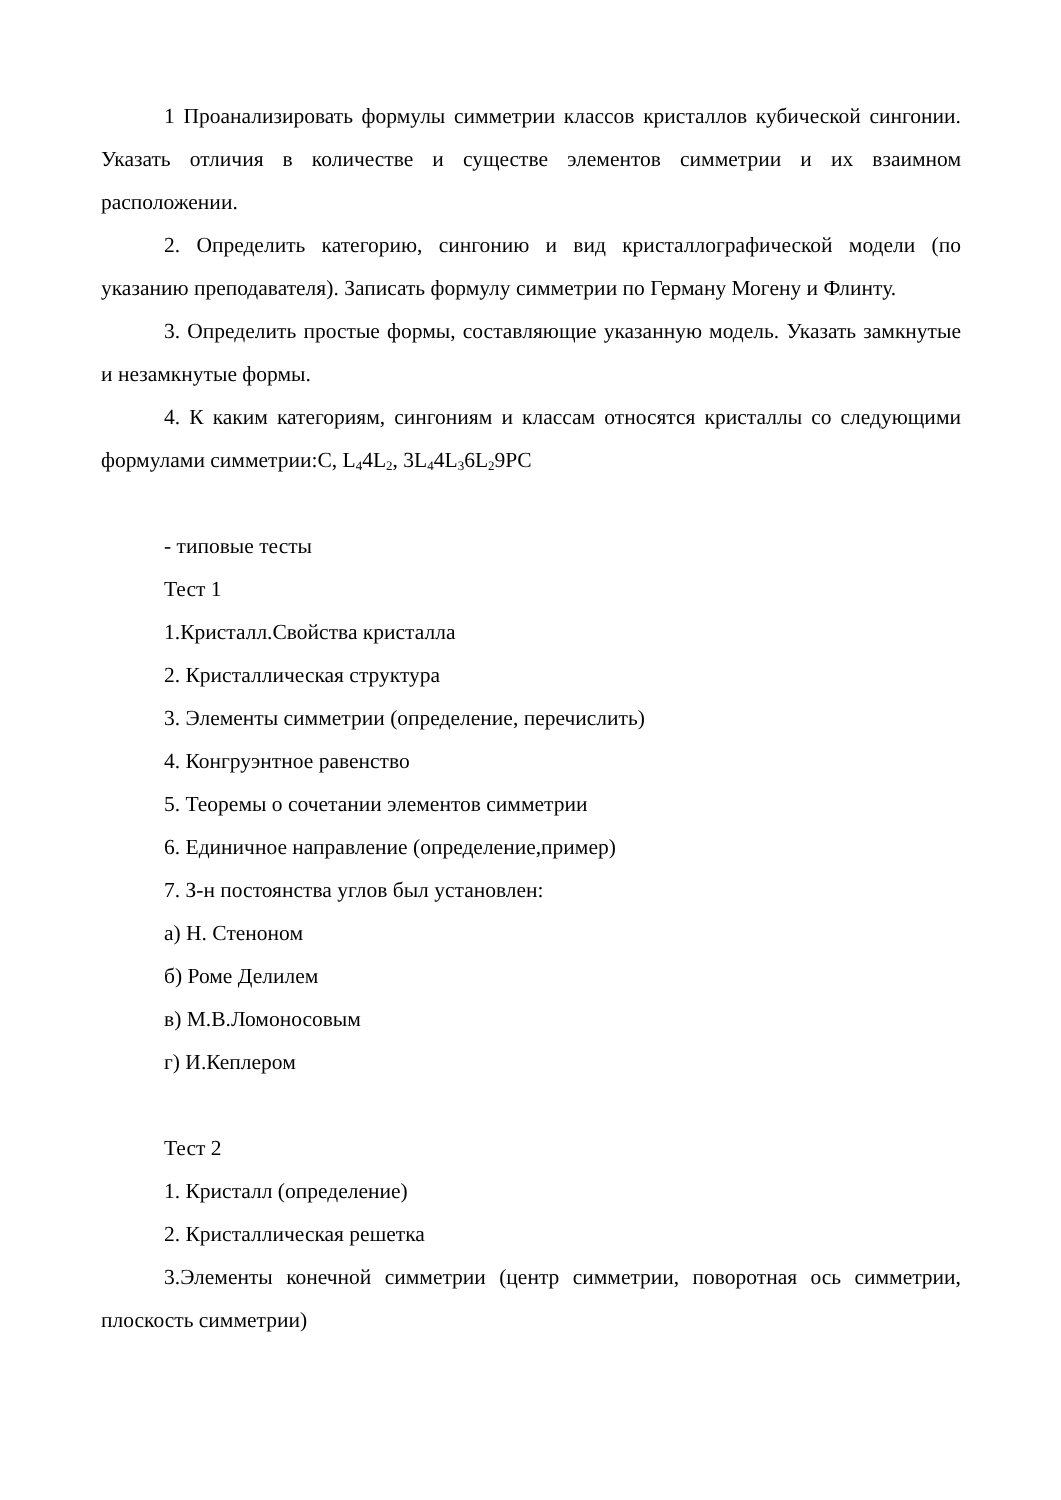1 Проанализировать формулы симметрии классов кристаллов кубической сингонии. Указать отличия в количестве и существе элементов симметрии и их взаимном расположении.
2. Определить категорию, сингонию и вид кристаллографической модели (по указанию преподавателя). Записать формулу симметрии по Герману Могену и Флинту.
3. Определить простые формы, составляющие указанную модель. Указать замкнутые и незамкнутые формы.
4. К каким категориям, сингониям и классам относятся кристаллы со следующими формулами симметрии:C, L<sub>4</sub>4L<sub>2</sub>, 3L<sub>4</sub>4L<sub>3</sub>6L<sub>2</sub>9PC
- типовые тесты
Тест 1
1.Кристалл.Свойства кристалла
2. Кристаллическая структура
3. Элементы симметрии (определение, перечислить)
4. Конгруэнтное равенство
5. Теоремы о сочетании элементов симметрии
6. Единичное направление (определение,пример)
7. З-н постоянства углов был установлен:
а) Н. Стеноном
б) Роме Делилем
в) М.В.Ломоносовым
г) И.Кеплером
Тест 2
1. Кристалл (определение)
2. Кристаллическая решетка
3.Элементы конечной симметрии (центр симметрии, поворотная ось симметрии, плоскость симметрии)